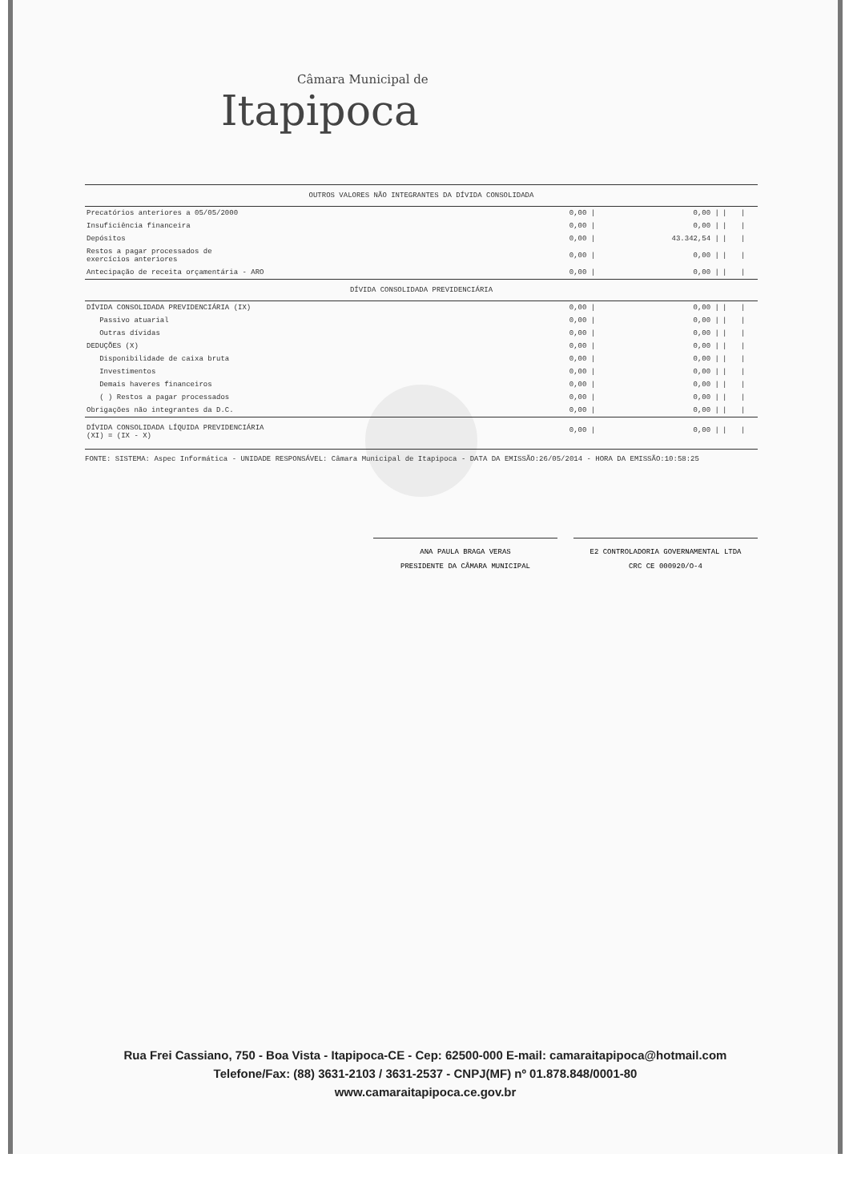Câmara Municipal de
Itapipoca
| OUTROS VALORES NÃO INTEGRANTES DA DÍVIDA CONSOLIDADA | | | | |
| Precatórios anteriores a 05/05/2000 | 0,00 / | 0,00 / | / | / |
| Insuficiência financeira | 0,00 / | 0,00 / | / | / |
| Depósitos | 0,00 / | 43.342,54 / | / | / |
| Restos a pagar processados de exercícios anteriores | 0,00 / | 0,00 / | / | / |
| Antecipação de receita orçamentária - ARO | 0,00 / | 0,00 / | / | / |
| DÍVIDA CONSOLIDADA PREVIDENCIÁRIA | | | | |
| DÍVIDA CONSOLIDADA PREVIDENCIÁRIA (IX) | 0,00 / | 0,00 / | / | / |
| Passivo atuarial | 0,00 / | 0,00 / | / | / |
| Outras dívidas | 0,00 / | 0,00 / | / | / |
| DEDUÇÕES (X) | 0,00 / | 0,00 / | / | / |
| Disponibilidade de caixa bruta | 0,00 / | 0,00 / | / | / |
| Investimentos | 0,00 / | 0,00 / | / | / |
| Demais haveres financeiros | 0,00 / | 0,00 / | / | / |
| ( ) Restos a pagar processados | 0,00 / | 0,00 / | / | / |
| Obrigações não integrantes da D.C. | 0,00 / | 0,00 / | / | / |
| DÍVIDA CONSOLIDADA LÍQUIDA PREVIDENCIÁRIA (XI) = (IX - X) | 0,00 / | 0,00 / | / | / |
FONTE: SISTEMA: Aspec Informática - UNIDADE RESPONSÁVEL: Câmara Municipal de Itapipoca - DATA DA EMISSÃO:26/05/2014 - HORA DA EMISSÃO:10:58:25
ANA PAULA BRAGA VERAS
PRESIDENTE DA CÂMARA MUNICIPAL
E2 CONTROLADORIA GOVERNAMENTAL LTDA
CRC CE 000920/O-4
Rua Frei Cassiano, 750 - Boa Vista - Itapipoca-CE - Cep: 62500-000 E-mail: camaraitapipoca@hotmail.com
Telefone/Fax: (88) 3631-2103 / 3631-2537 - CNPJ(MF) nº 01.878.848/0001-80
www.camaraitapipoca.ce.gov.br